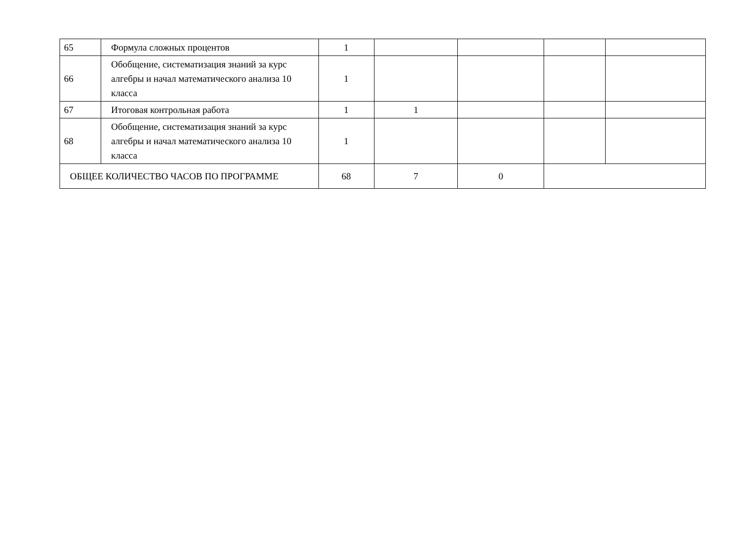| 65 | Формула сложных процентов | 1 | | | | |
| 66 | Обобщение, систематизация знаний за курс алгебры и начал математического анализа 10 класса | 1 | | | | |
| 67 | Итоговая контрольная работа | 1 | 1 | | | |
| 68 | Обобщение, систематизация знаний за курс алгебры и начал математического анализа 10 класса | 1 | | | | |
| ОБЩЕЕ КОЛИЧЕСТВО ЧАСОВ ПО ПРОГРАММЕ | | 68 | 7 | 0 | | |